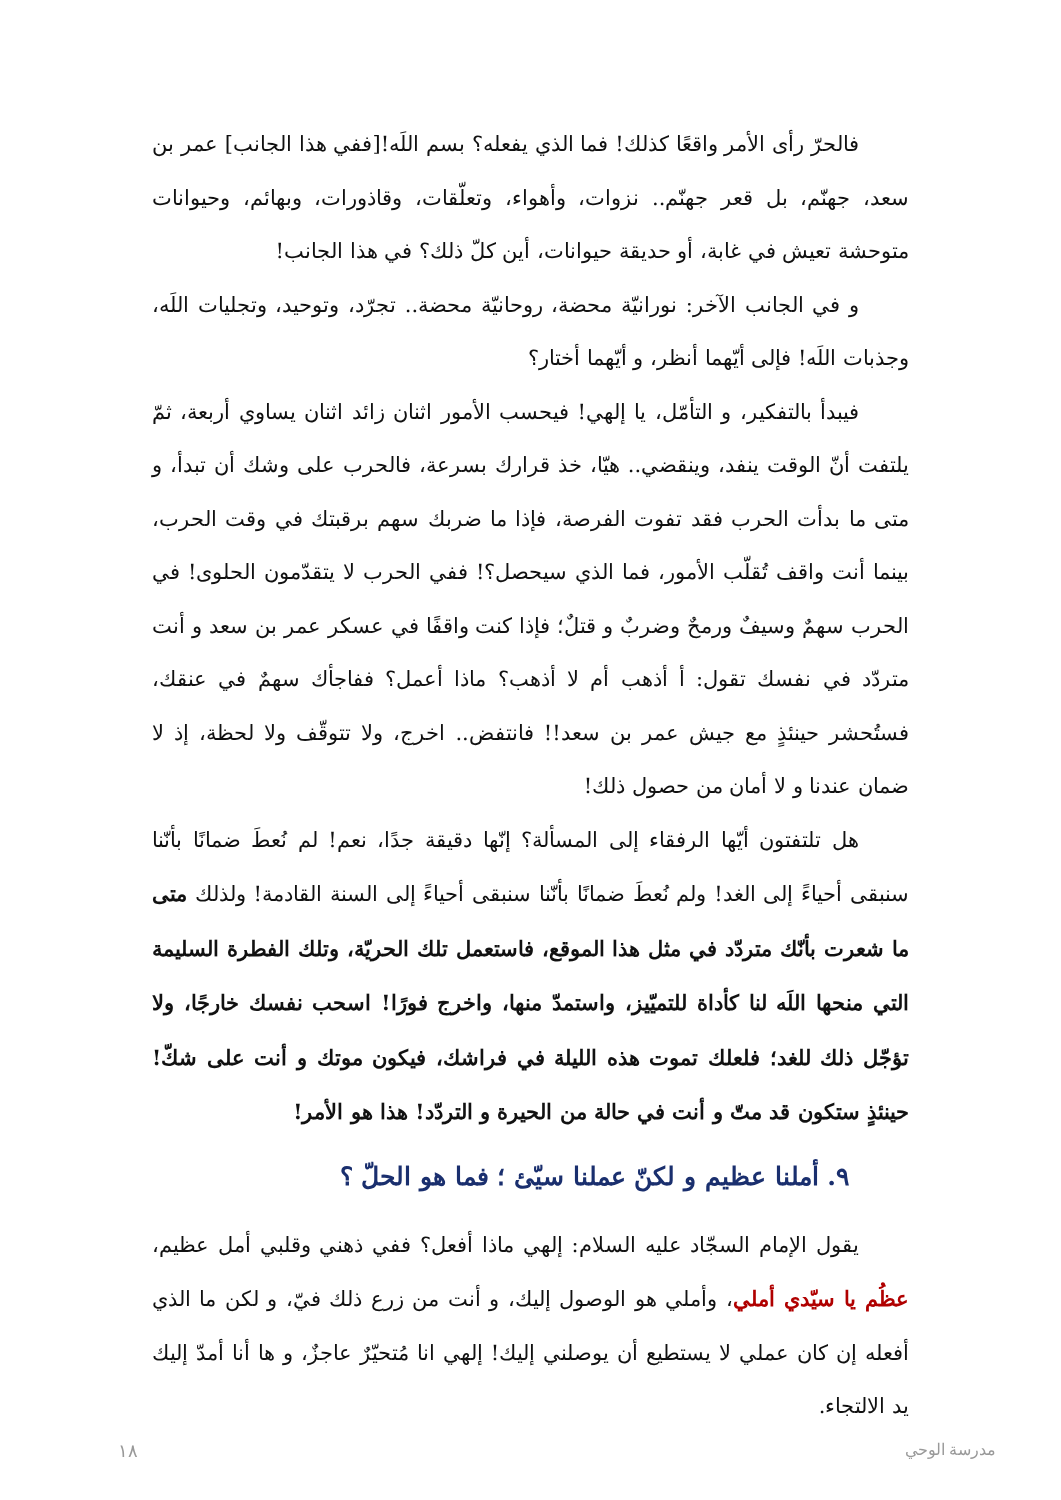فالحرّ رأى الأمر واقعًا كذلك! فما الذي يفعله؟ بسم اللَه![ففي هذا الجانب] عمر بن سعد، جهنّم، بل قعر جهنّم.. نزوات، وأهواء، وتعلّقات، وقاذورات، وبهائم، وحيوانات متوحشة تعيش في غابة، أو حديقة حيوانات، أين كلّ ذلك؟ في هذا الجانب!
و في الجانب الآخر: نورانيّة محضة، روحانيّة محضة.. تجرّد، وتوحيد، وتجليات اللَه، وجذبات اللَه! فإلى أيّهما أنظر، و أيّهما أختار؟
فيبدأ بالتفكير، و التأمّل، يا إلهي! فيحسب الأمور اثنان زائد اثنان يساوي أربعة، ثمّ يلتفت أنّ الوقت ينفد، وينقضي.. هيّا، خذ قرارك بسرعة، فالحرب على وشك أن تبدأ، و متى ما بدأت الحرب فقد تفوت الفرصة، فإذا ما ضربك سهم برقبتك في وقت الحرب، بينما أنت واقف تُقلّب الأمور، فما الذي سيحصل؟! ففي الحرب لا يتقدّمون الحلوى! في الحرب سهمٌ وسيفٌ ورمحٌ وضربٌ و قتلٌ؛ فإذا كنت واقفًا في عسكر عمر بن سعد و أنت متردّد في نفسك تقول: أ أذهب أم لا أذهب؟ ماذا أعمل؟ ففاجأك سهمٌ في عنقك، فستُحشر حينئذٍ مع جيش عمر بن سعد!! فانتفض.. اخرج، ولا تتوقّف ولا لحظة، إذ لا ضمان عندنا و لا أمان من حصول ذلك!
هل تلتفتون أيّها الرفقاء إلى المسألة؟ إنّها دقيقة جدًا، نعم! لم نُعطَ ضمانًا بأنّنا سنبقى أحياءً إلى الغد! ولم نُعطَ ضمانًا بأنّنا سنبقى أحياءً إلى السنة القادمة! ولذلك متى ما شعرت بأنّك متردّد في مثل هذا الموقع، فاستعمل تلك الحريّة، وتلك الفطرة السليمة التي منحها اللَه لنا كأداة للتميّيز، واستمدّ منها، واخرج فورًا! اسحب نفسك خارجًا، ولا تؤجّل ذلك للغد؛ فلعلك تموت هذه الليلة في فراشك، فيكون موتك و أنت على شكّ! حينئذٍ ستكون قد متّ و أنت في حالة من الحيرة و التردّد! هذا هو الأمر!
٩. أملنا عظيم و لكنّ عملنا سيّئ ؛ فما هو الحلّ ؟
يقول الإمام السجّاد عليه السلام: إلهي ماذا أفعل؟ ففي ذهني وقلبي أمل عظيم، عظُم يا سيّدي أملي، وأملي هو الوصول إليك، و أنت من زرع ذلك فيّ، و لكن ما الذي أفعله إن كان عملي لا يستطيع أن يوصلني إليك! إلهي انا مُتحيّرٌ عاجزٌ، و ها أنا أمدّ إليك يد الالتجاء.
١٨ مدرسة الوحي